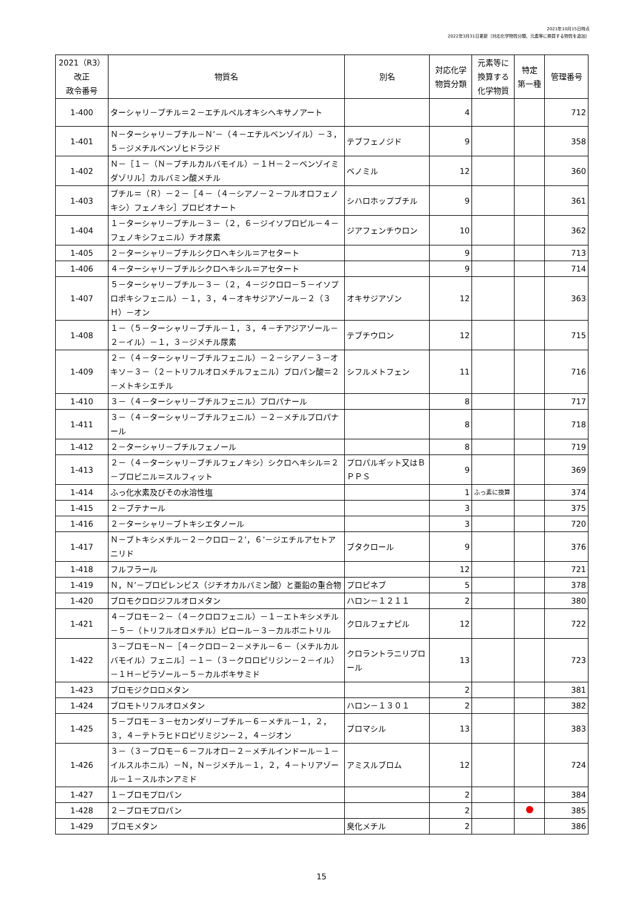2021年10月15日時点
2022年3月31日更新（対応化学物質分類、元素等に換算する物質を追加）
| 2021（R3） 改正 政令番号 | 物質名 | 別名 | 対応化学 物質分類 | 元素等に 換算する 化学物質 | 特定 第一種 | 管理番号 |
| --- | --- | --- | --- | --- | --- | --- |
| 1-400 | ターシャリ－ブチル＝２－エチルペルオキシヘキサノアート | | 4 | | | 712 |
| 1-401 | Ｎ－ターシャリ－ブチル－Ｎ’－（４－エチルベンゾイル）－３，５－ジメチルベンゾヒドラジド | テブフェノジド | 9 | | | 358 |
| 1-402 | Ｎ－［１－（Ｎ－ブチルカルバモイル）－１Ｈ－２－ベンゾイミダゾリル］カルバミン酸メチル | ベノミル | 12 | | | 360 |
| 1-403 | ブチル＝（Ｒ）－２－［４－（４－シアノ－２－フルオロフェノキシ）フェノキシ］プロピオナート | シハロホップブチル | 9 | | | 361 |
| 1-404 | １－ターシャリ－ブチル－３－（２，６－ジイソプロピル－４－フェノキシフェニル）チオ尿素 | ジアフェンチウロン | 10 | | | 362 |
| 1-405 | ２－ターシャリ－ブチルシクロヘキシル＝アセタート | | 9 | | | 713 |
| 1-406 | ４－ターシャリ－ブチルシクロヘキシル＝アセタート | | 9 | | | 714 |
| 1-407 | ５－ターシャリ－ブチル－３－（２，４－ジクロロ－５－イソプロポキシフェニル）－１，３，４－オキサジアゾール－２（３Ｈ）－オン | オキサジアゾン | 12 | | | 363 |
| 1-408 | １－（５－ターシャリ－ブチル－１，３，４－チアジアゾール－２－イル）－１，３－ジメチル尿素 | テブチウロン | 12 | | | 715 |
| 1-409 | ２－（４－ターシャリ－ブチルフェニル）－２－シアノ－３－オキソ－３－（２－トリフルオロメチルフェニル）プロパン酸＝２－メトキシエチル | シフルメトフェン | 11 | | | 716 |
| 1-410 | ３－（４－ターシャリ－ブチルフェニル）プロパナール | | 8 | | | 717 |
| 1-411 | ３－（４－ターシャリ－ブチルフェニル）－２－メチルプロパナール | | 8 | | | 718 |
| 1-412 | ２－ターシャリ－ブチルフェノール | | 8 | | | 719 |
| 1-413 | ２－（４－ターシャリ－ブチルフェノキシ）シクロヘキシル＝２－プロピニル＝スルフィット | プロパルギット又はＢＰＰＳ | 9 | | | 369 |
| 1-414 | ふっ化水素及びその水溶性塩 | | 1 | ふっ素に換算 | | 374 |
| 1-415 | ２－ブテナール | | 3 | | | 375 |
| 1-416 | ２－ターシャリ－ブトキシエタノール | | 3 | | | 720 |
| 1-417 | Ｎ－ブトキシメチル－２－クロロ－２’，６’－ジエチルアセトアニリド | ブタクロール | 9 | | | 376 |
| 1-418 | フルフラール | | 12 | | | 721 |
| 1-419 | Ｎ，Ｎ’－プロピレンビス（ジチオカルバミン酸）と亜鉛の重合物 | プロピネブ | 5 | | | 378 |
| 1-420 | ブロモクロロジフルオロメタン | ハロン－１２１１ | 2 | | | 380 |
| 1-421 | ４－ブロモ－２－（４－クロロフェニル）－１－エトキシメチル－５－（トリフルオロメチル）ピロール－３－カルボニトリル | クロルフェナピル | 12 | | | 722 |
| 1-422 | ３－ブロモ－Ｎ－［４－クロロ－２－メチル－６－（メチルカルバモイル）フェニル］－１－（３－クロロピリジン－２－イル）－１Ｈ－ピラゾール－５－カルボキサミド | クロラントラニリプロール | 13 | | | 723 |
| 1-423 | ブロモジクロロメタン | | 2 | | | 381 |
| 1-424 | ブロモトリフルオロメタン | ハロン－１３０１ | 2 | | | 382 |
| 1-425 | ５－ブロモ－３－セカンダリ－ブチル－６－メチル－１，２，３，４－テトラヒドロピリミジン－２，４－ジオン | ブロマシル | 13 | | | 383 |
| 1-426 | ３－（３－ブロモ－６－フルオロ－２－メチルインドール－１－イルスルホニル）－Ｎ，Ｎ－ジメチル－１，２，４－トリアゾール－１－スルホンアミド | アミスルブロム | 12 | | | 724 |
| 1-427 | １－ブロモプロパン | | 2 | | | 384 |
| 1-428 | ２－ブロモプロパン | | 2 | | | 385 |
| 1-429 | ブロモメタン | 臭化メチル | 2 | | | 386 |
15